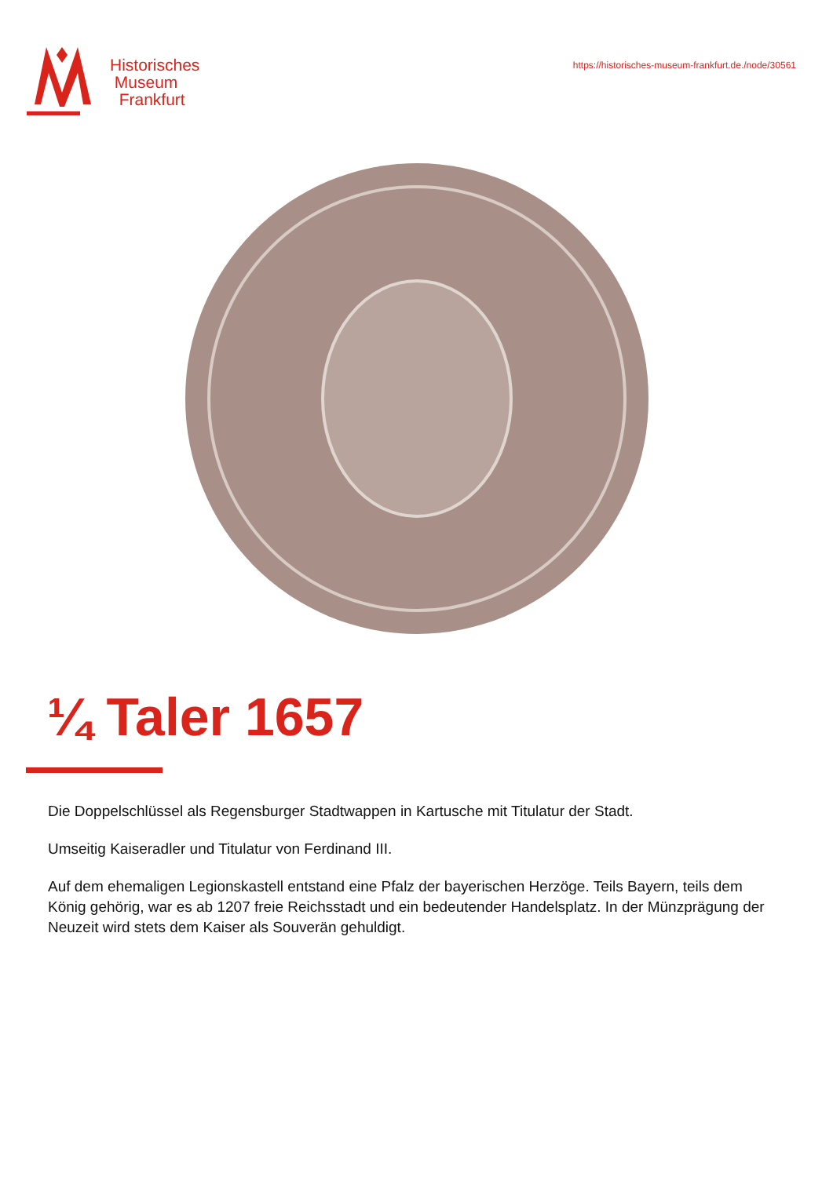Historisches
Museum
Frankfurt
https://historisches-museum-frankfurt.de./node/30561
¼ Taler 1657
Die Doppelschlüssel als Regensburger Stadtwappen in Kartusche mit Titulatur der Stadt.
Umseitig Kaiseradler und Titulatur von Ferdinand III.
Auf dem ehemaligen Legionskastell entstand eine Pfalz der bayerischen Herzöge. Teils Bayern, teils dem König gehörig, war es ab 1207 freie Reichsstadt und ein bedeutender Handelsplatz. In der Münzprägung der Neuzeit wird stets dem Kaiser als Souverän gehuldigt.